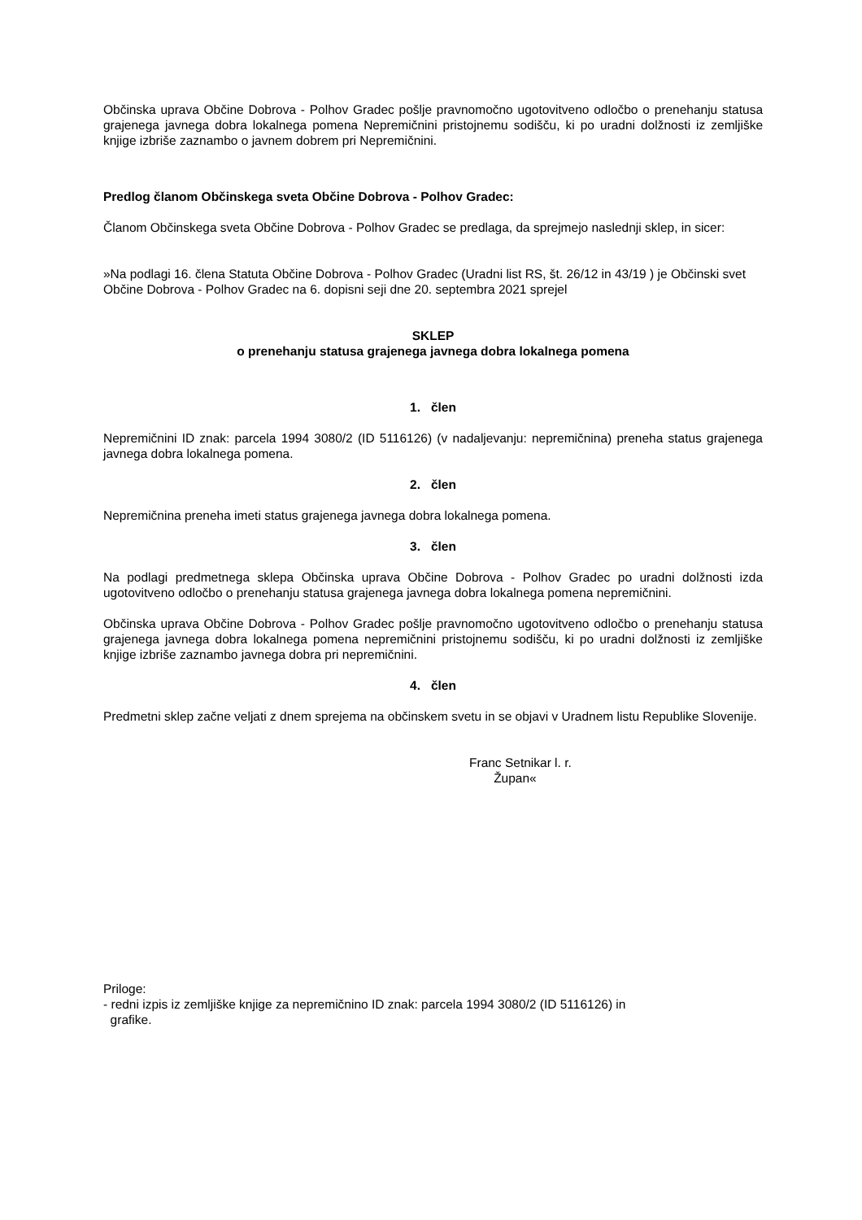Občinska uprava Občine Dobrova - Polhov Gradec pošlje pravnomočno ugotovitveno odločbo o prenehanju statusa grajenega javnega dobra lokalnega pomena Nepremičnini pristojnemu sodišču, ki po uradni dolžnosti iz zemljiške knjige izbriše zaznambo o javnem dobrem pri Nepremičnini.
Predlog članom Občinskega sveta Občine Dobrova - Polhov Gradec:
Članom Občinskega sveta Občine Dobrova - Polhov Gradec se predlaga, da sprejmejo naslednji sklep, in sicer:
»Na podlagi 16. člena Statuta Občine Dobrova - Polhov Gradec (Uradni list RS, št. 26/12 in 43/19 ) je Občinski svet Občine Dobrova - Polhov Gradec na 6. dopisni seji dne 20. septembra 2021 sprejel
SKLEP
o prenehanju statusa grajenega javnega dobra lokalnega pomena
1. člen
Nepremičnini ID znak: parcela 1994 3080/2 (ID 5116126) (v nadaljevanju: nepremičnina) preneha status grajenega javnega dobra lokalnega pomena.
2. člen
Nepremičnina preneha imeti status grajenega javnega dobra lokalnega pomena.
3. člen
Na podlagi predmetnega sklepa Občinska uprava Občine Dobrova - Polhov Gradec po uradni dolžnosti izda ugotovitveno odločbo o prenehanju statusa grajenega javnega dobra lokalnega pomena nepremičnini.
Občinska uprava Občine Dobrova - Polhov Gradec pošlje pravnomočno ugotovitveno odločbo o prenehanju statusa grajenega javnega dobra lokalnega pomena nepremičnini pristojnemu sodišču, ki po uradni dolžnosti iz zemljiške knjige izbriše zaznambo javnega dobra pri nepremičnini.
4. člen
Predmetni sklep začne veljati z dnem sprejema na občinskem svetu in se objavi v Uradnem listu Republike Slovenije.
Franc Setnikar l. r.
Župan«
Priloge:
- redni izpis iz zemljiške knjige za nepremičnino ID znak: parcela 1994 3080/2 (ID 5116126) in
grafike.